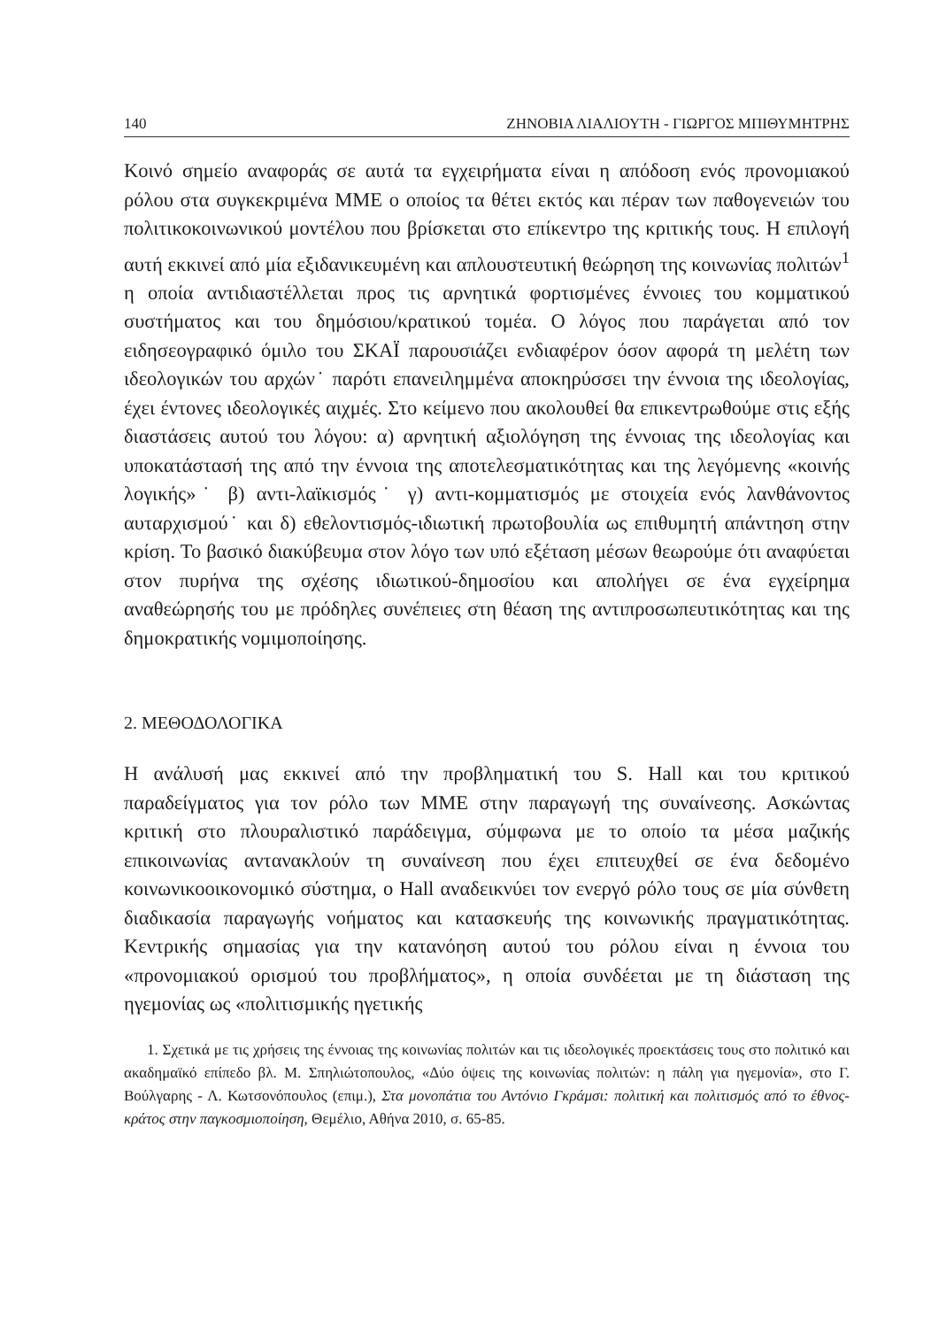140 ΖΗΝΟΒΙΑ ΛΙΑΛΙΟΥΤΗ - ΓΙΩΡΓΟΣ ΜΠΙΘΥΜΗΤΡΗΣ
Κοινό σημείο αναφοράς σε αυτά τα εγχειρήματα είναι η απόδοση ενός προνομιακού ρόλου στα συγκεκριμένα ΜΜΕ ο οποίος τα θέτει εκτός και πέραν των παθογενειών του πολιτικοκοινωνικού μοντέλου που βρίσκεται στο επίκεντρο της κριτικής τους. Η επιλογή αυτή εκκινεί από μία εξιδανικευμένη και απλουστευτική θεώρηση της κοινωνίας πολιτών<sup>1</sup> η οποία αντιδιαστέλλεται προς τις αρνητικά φορτισμένες έννοιες του κομματικού συστήματος και του δημόσιου/κρατικού τομέα. Ο λόγος που παράγεται από τον ειδησεογραφικό όμιλο του ΣΚΑΪ παρουσιάζει ενδιαφέρον όσον αφορά τη μελέτη των ιδεολογικών του αρχών˙ παρότι επανειλημμένα αποκηρύσσει την έννοια της ιδεολογίας, έχει έντονες ιδεολογικές αιχμές. Στο κείμενο που ακολουθεί θα επικεντρωθούμε στις εξής διαστάσεις αυτού του λόγου: α) αρνητική αξιολόγηση της έννοιας της ιδεολογίας και υποκατάστασή της από την έννοια της αποτελεσματικότητας και της λεγόμενης «κοινής λογικής»˙ β) αντι-λαϊκισμός˙ γ) αντι-κομματισμός με στοιχεία ενός λανθάνοντος αυταρχισμού˙ και δ) εθελοντισμός-ιδιωτική πρωτοβουλία ως επιθυμητή απάντηση στην κρίση. Το βασικό διακύβευμα στον λόγο των υπό εξέταση μέσων θεωρούμε ότι αναφύεται στον πυρήνα της σχέσης ιδιωτικού-δημοσίου και απολήγει σε ένα εγχείρημα αναθεώρησής του με πρόδηλες συνέπειες στη θέαση της αντιπροσωπευτικότητας και της δημοκρατικής νομιμοποίησης.
2. ΜΕΘΟΔΟΛΟΓΙΚΑ
Η ανάλυσή μας εκκινεί από την προβληματική του S. Hall και του κριτικού παραδείγματος για τον ρόλο των ΜΜΕ στην παραγωγή της συναίνεσης. Ασκώντας κριτική στο πλουραλιστικό παράδειγμα, σύμφωνα με το οποίο τα μέσα μαζικής επικοινωνίας αντανακλούν τη συναίνεση που έχει επιτευχθεί σε ένα δεδομένο κοινωνικοοικονομικό σύστημα, ο Hall αναδεικνύει τον ενεργό ρόλο τους σε μία σύνθετη διαδικασία παραγωγής νοήματος και κατασκευής της κοινωνικής πραγματικότητας. Κεντρικής σημασίας για την κατανόηση αυτού του ρόλου είναι η έννοια του «προνομιακού ορισμού του προβλήματος», η οποία συνδέεται με τη διάσταση της ηγεμονίας ως «πολιτισμικής ηγετικής
1. Σχετικά με τις χρήσεις της έννοιας της κοινωνίας πολιτών και τις ιδεολογικές προεκτάσεις τους στο πολιτικό και ακαδημαϊκό επίπεδο βλ. Μ. Σπηλιώτοπουλος, «Δύο όψεις της κοινωνίας πολιτών: η πάλη για ηγεμονία», στο Γ. Βούλγαρης - Λ. Κωτσονόπουλος (επιμ.), Στα μονοπάτια του Αντόνιο Γκράμσι: πολιτική και πολιτισμός από το έθνος-κράτος στην παγκοσμιοποίηση, Θεμέλιο, Αθήνα 2010, σ. 65-85.